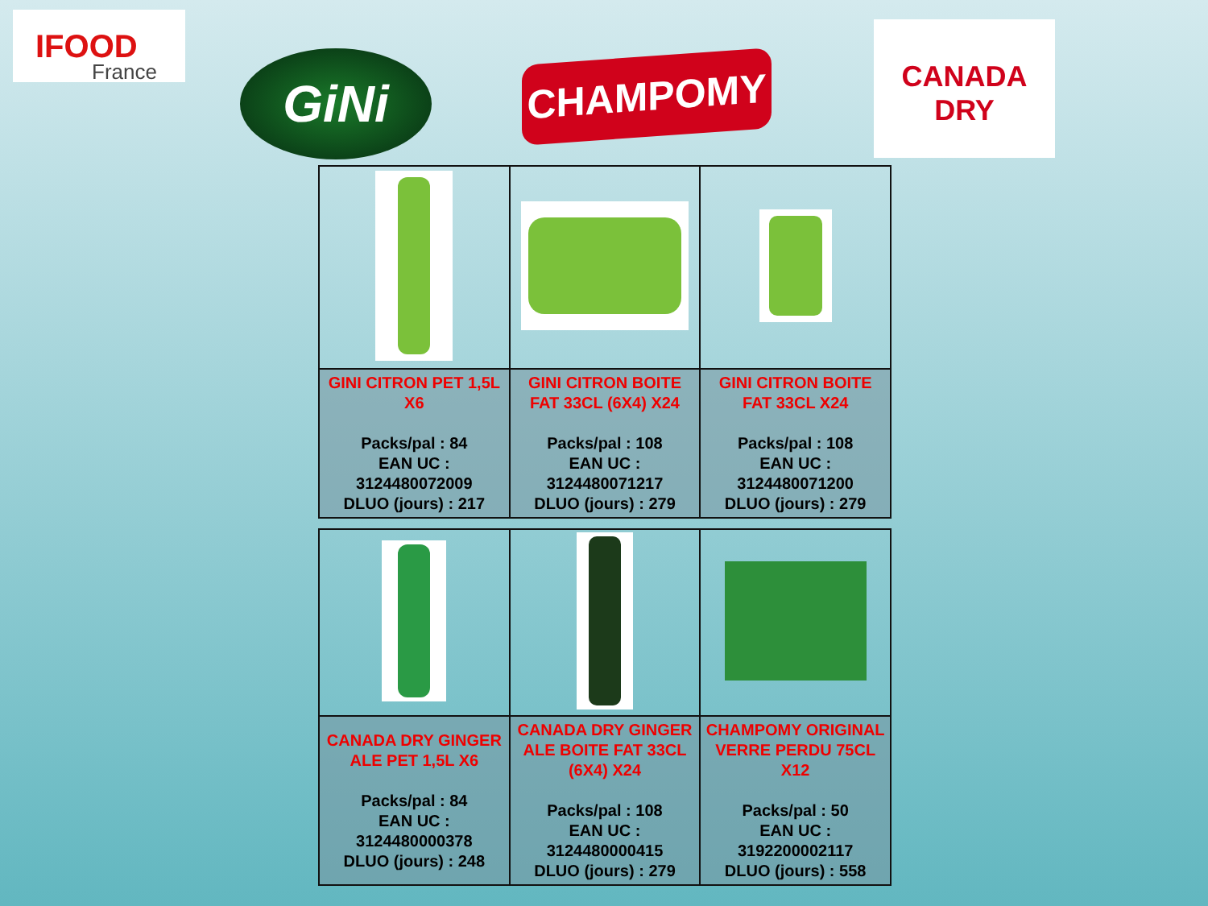IFOOD
France
GiNi CHAMPOMY
CANADA DRY
| GINI CITRON PET 1,5L X6 Packs/pal : 84 EAN UC : 3124480072009 DLUO (jours) : 217 | GINI CITRON BOITE FAT 33CL (6X4) X24 Packs/pal : 108 EAN UC : 3124480071217 DLUO (jours) : 279 | GINI CITRON BOITE FAT 33CL X24 Packs/pal : 108 EAN UC : 3124480071200 DLUO (jours) : 279 |
| CANADA DRY GINGER ALE PET 1,5L X6 Packs/pal : 84 EAN UC : 3124480000378 DLUO (jours) : 248 | CANADA DRY GINGER ALE BOITE FAT 33CL (6X4) X24 Packs/pal : 108 EAN UC : 3124480000415 DLUO (jours) : 279 | CHAMPOMY ORIGINAL VERRE PERDU 75CL X12 Packs/pal : 50 EAN UC : 3192200002117 DLUO (jours) : 558 |